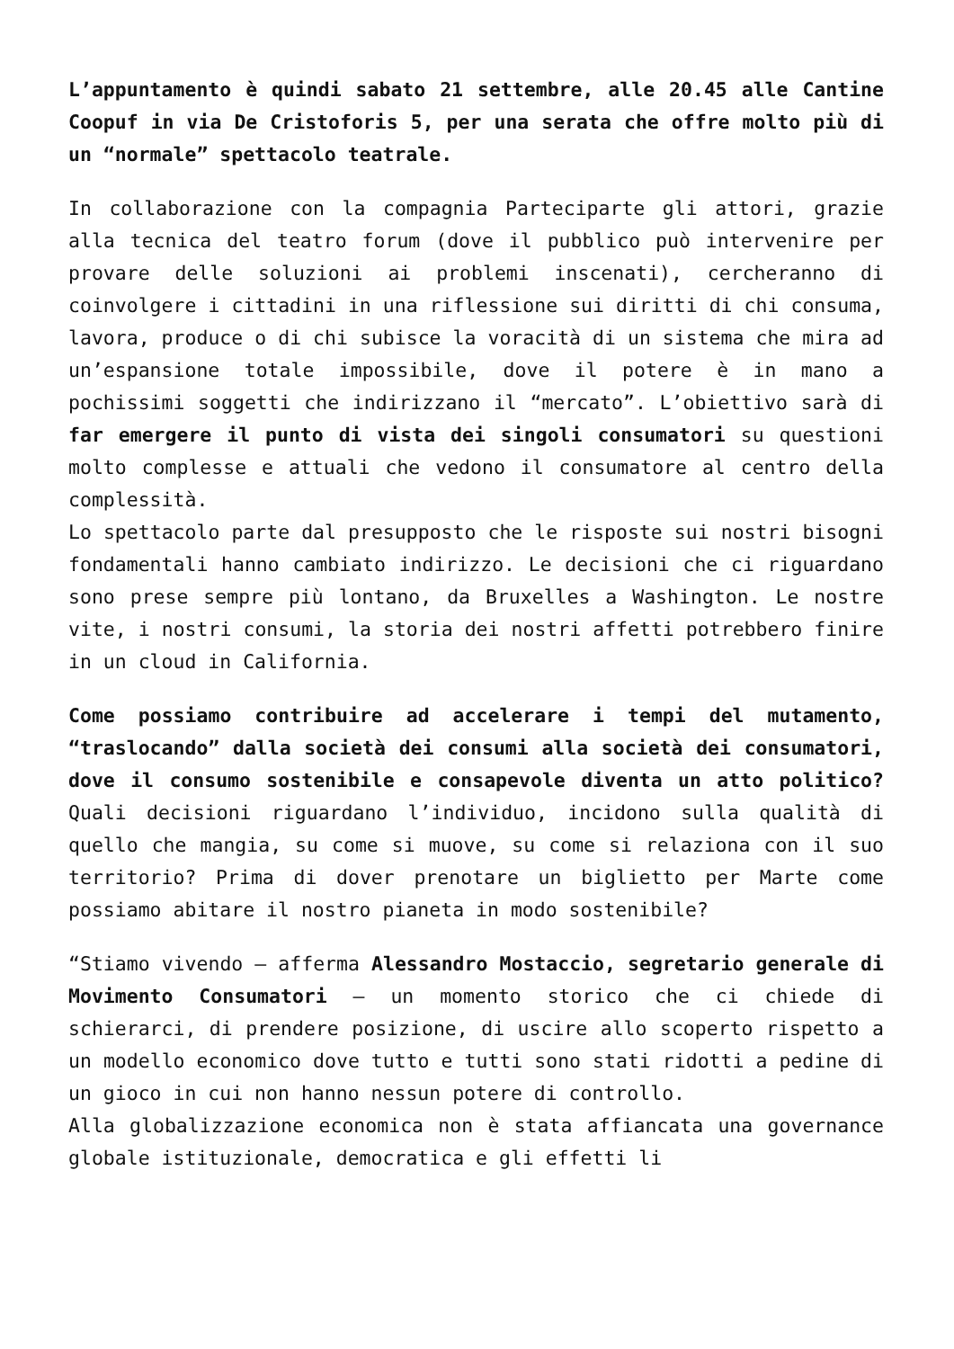L’appuntamento è quindi sabato 21 settembre, alle 20.45 alle Cantine Coopuf in via De Cristoforis 5, per una serata che offre molto più di un “normale” spettacolo teatrale.
In collaborazione con la compagnia Parteciparte gli attori, grazie alla tecnica del teatro forum (dove il pubblico può intervenire per provare delle soluzioni ai problemi inscenati), cercheranno di coinvolgere i cittadini in una riflessione sui diritti di chi consuma, lavora, produce o di chi subisce la voracità di un sistema che mira ad un’espansione totale impossibile, dove il potere è in mano a pochissimi soggetti che indirizzano il “mercato”. L’obiettivo sarà di far emergere il punto di vista dei singoli consumatori su questioni molto complesse e attuali che vedono il consumatore al centro della complessità.
Lo spettacolo parte dal presupposto che le risposte sui nostri bisogni fondamentali hanno cambiato indirizzo. Le decisioni che ci riguardano sono prese sempre più lontano, da Bruxelles a Washington. Le nostre vite, i nostri consumi, la storia dei nostri affetti potrebbero finire in un cloud in California.
Come possiamo contribuire ad accelerare i tempi del mutamento, “traslocando” dalla società dei consumi alla società dei consumatori, dove il consumo sostenibile e consapevole diventa un atto politico? Quali decisioni riguardano l’individuo, incidono sulla qualità di quello che mangia, su come si muove, su come si relaziona con il suo territorio? Prima di dover prenotare un biglietto per Marte come possiamo abitare il nostro pianeta in modo sostenibile?
“Stiamo vivendo – afferma Alessandro Mostaccio, segretario generale di Movimento Consumatori – un momento storico che ci chiede di schierarci, di prendere posizione, di uscire allo scoperto rispetto a un modello economico dove tutto e tutti sono stati ridotti a pedine di un gioco in cui non hanno nessun potere di controllo.
Alla globalizzazione economica non è stata affiancata una governance globale istituzionale, democratica e gli effetti li